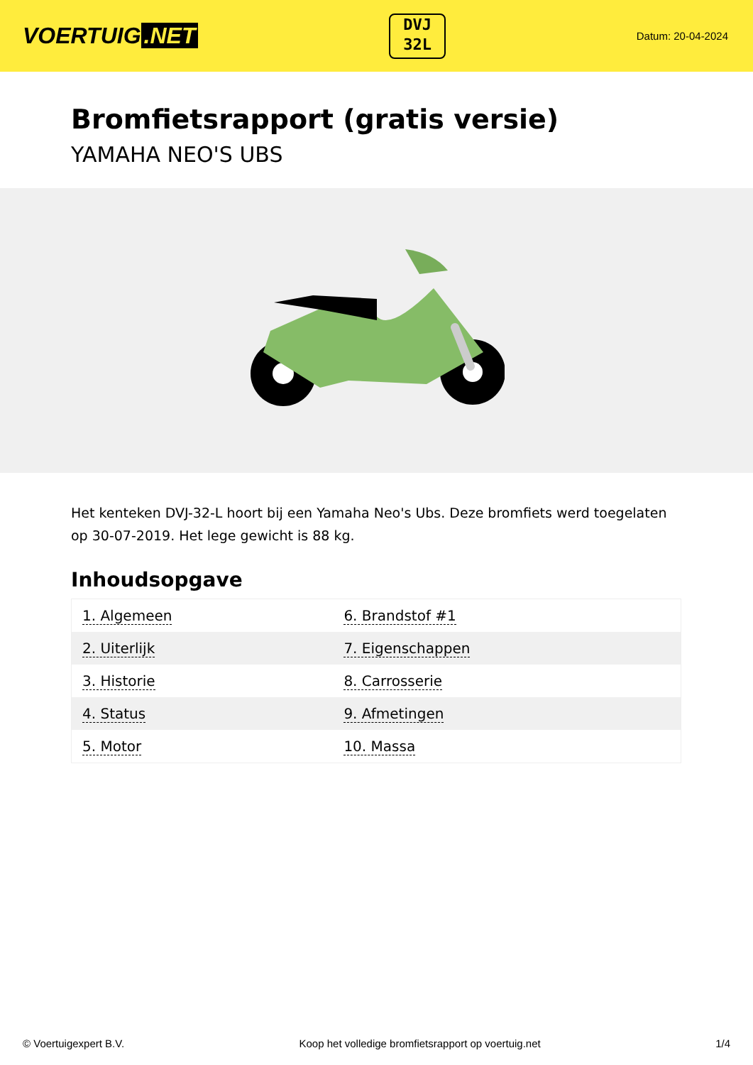VOERTUIG.NET
DVJ
32L
Datum: 20-04-2024
Bromfietsrapport (gratis versie)
YAMAHA NEO'S UBS
Het kenteken DVJ-32-L hoort bij een Yamaha Neo's Ubs. Deze bromfiets werd toegelaten op 30-07-2019. Het lege gewicht is 88 kg.
Inhoudsopgave
| 1. Algemeen | 6. Brandstof #1 |
| 2. Uiterlijk | 7. Eigenschappen |
| 3. Historie | 8. Carrosserie |
| 4. Status | 9. Afmetingen |
| 5. Motor | 10. Massa |
© Voertuigexpert B.V. Koop het volledige bromfietsrapport op voertuig.net 1/4